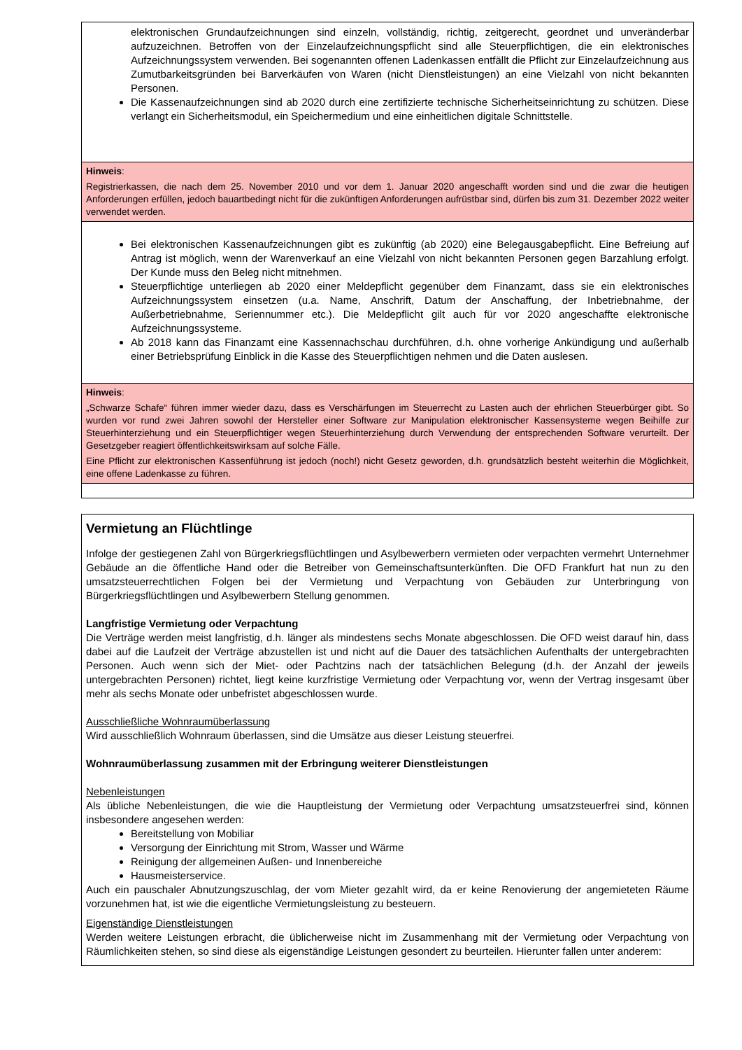elektronischen Grundaufzeichnungen sind einzeln, vollständig, richtig, zeitgerecht, geordnet und unveränderbar aufzuzeichnen. Betroffen von der Einzelaufzeichnungspflicht sind alle Steuerpflichtigen, die ein elektronisches Aufzeichnungssystem verwenden. Bei sogenannten offenen Ladenkassen entfällt die Pflicht zur Einzelaufzeichnung aus Zumutbarkeitsgründen bei Barverkäufen von Waren (nicht Dienstleistungen) an eine Vielzahl von nicht bekannten Personen.
Die Kassenaufzeichnungen sind ab 2020 durch eine zertifizierte technische Sicherheitseinrichtung zu schützen. Diese verlangt ein Sicherheitsmodul, ein Speichermedium und eine einheitlichen digitale Schnittstelle.
Hinweis:
Registrierkassen, die nach dem 25. November 2010 und vor dem 1. Januar 2020 angeschafft worden sind und die zwar die heutigen Anforderungen erfüllen, jedoch bauartbedingt nicht für die zukünftigen Anforderungen aufrüstbar sind, dürfen bis zum 31. Dezember 2022 weiter verwendet werden.
Bei elektronischen Kassenaufzeichnungen gibt es zukünftig (ab 2020) eine Belegausgabepflicht. Eine Befreiung auf Antrag ist möglich, wenn der Warenverkauf an eine Vielzahl von nicht bekannten Personen gegen Barzahlung erfolgt. Der Kunde muss den Beleg nicht mitnehmen.
Steuerpflichtige unterliegen ab 2020 einer Meldepflicht gegenüber dem Finanzamt, dass sie ein elektronisches Aufzeichnungssystem einsetzen (u.a. Name, Anschrift, Datum der Anschaffung, der Inbetriebnahme, der Außerbetriebnahme, Seriennummer etc.). Die Meldepflicht gilt auch für vor 2020 angeschaffte elektronische Aufzeichnungssysteme.
Ab 2018 kann das Finanzamt eine Kassennachschau durchführen, d.h. ohne vorherige Ankündigung und außerhalb einer Betriebsprüfung Einblick in die Kasse des Steuerpflichtigen nehmen und die Daten auslesen.
Hinweis:
„Schwarze Schafe“ führen immer wieder dazu, dass es Verschärfungen im Steuerrecht zu Lasten auch der ehrlichen Steuerbürger gibt. So wurden vor rund zwei Jahren sowohl der Hersteller einer Software zur Manipulation elektronischer Kassensysteme wegen Beihilfe zur Steuerhinterziehung und ein Steuerpflichtiger wegen Steuerhinterziehung durch Verwendung der entsprechenden Software verurteilt. Der Gesetzgeber reagiert öffentlichkeitswirksam auf solche Fälle.
Eine Pflicht zur elektronischen Kassenführung ist jedoch (noch!) nicht Gesetz geworden, d.h. grundsätzlich besteht weiterhin die Möglichkeit, eine offene Ladenkasse zu führen.
Vermietung an Flüchtlinge
Infolge der gestiegenen Zahl von Bürgerkriegsflüchtlingen und Asylbewerbern vermieten oder verpachten vermehrt Unternehmer Gebäude an die öffentliche Hand oder die Betreiber von Gemeinschaftsunterkünften. Die OFD Frankfurt hat nun zu den umsatzsteuerrechtlichen Folgen bei der Vermietung und Verpachtung von Gebäuden zur Unterbringung von Bürgerkriegsflüchtlingen und Asylbewerbern Stellung genommen.
Langfristige Vermietung oder Verpachtung
Die Verträge werden meist langfristig, d.h. länger als mindestens sechs Monate abgeschlossen. Die OFD weist darauf hin, dass dabei auf die Laufzeit der Verträge abzustellen ist und nicht auf die Dauer des tatsächlichen Aufenthalts der untergebrachten Personen. Auch wenn sich der Miet- oder Pachtzins nach der tatsächlichen Belegung (d.h. der Anzahl der jeweils untergebrachten Personen) richtet, liegt keine kurzfristige Vermietung oder Verpachtung vor, wenn der Vertrag insgesamt über mehr als sechs Monate oder unbefristet abgeschlossen wurde.
Ausschließliche Wohnraumüberlassung
Wird ausschließlich Wohnraum überlassen, sind die Umsätze aus dieser Leistung steuerfrei.
Wohnraumüberlassung zusammen mit der Erbringung weiterer Dienstleistungen
Nebenleistungen
Als übliche Nebenleistungen, die wie die Hauptleistung der Vermietung oder Verpachtung umsatzsteuerfrei sind, können insbesondere angesehen werden:
Bereitstellung von Mobiliar
Versorgung der Einrichtung mit Strom, Wasser und Wärme
Reinigung der allgemeinen Außen- und Innenbereiche
Hausmeisterservice.
Auch ein pauschaler Abnutzungszuschlag, der vom Mieter gezahlt wird, da er keine Renovierung der angemieteten Räume vorzunehmen hat, ist wie die eigentliche Vermietungsleistung zu besteuern.
Eigenständige Dienstleistungen
Werden weitere Leistungen erbracht, die üblicherweise nicht im Zusammenhang mit der Vermietung oder Verpachtung von Räumlichkeiten stehen, so sind diese als eigenständige Leistungen gesondert zu beurteilen. Hierunter fallen unter anderem: